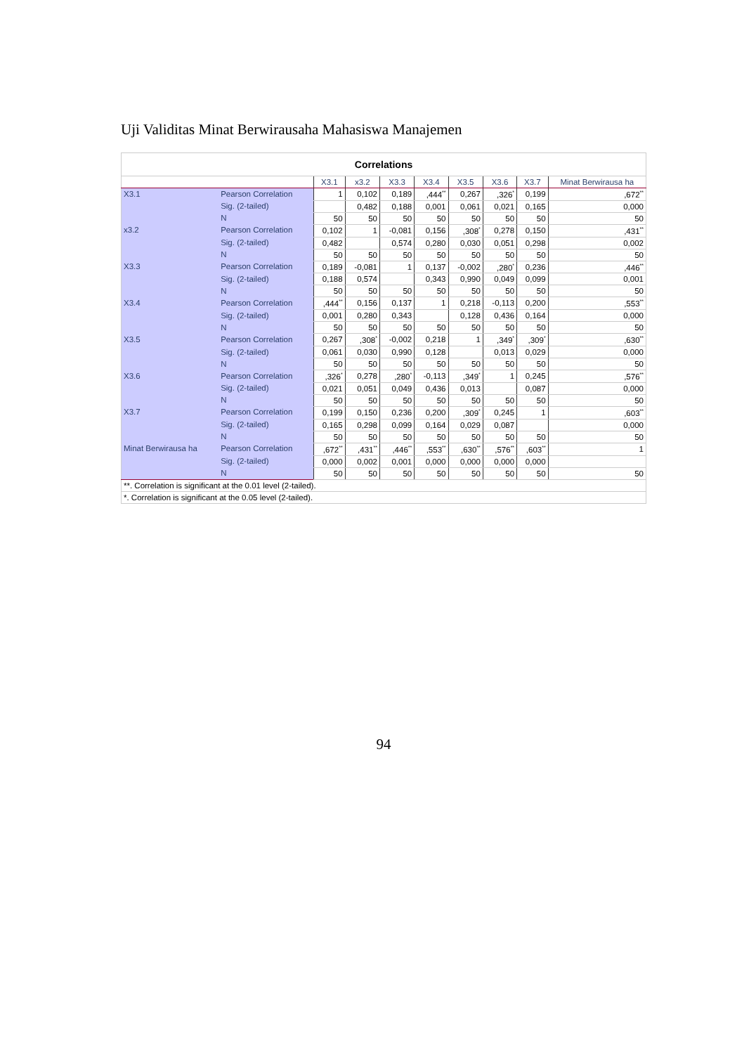Uji Validitas Minat Berwirausaha Mahasiswa Manajemen
| Correlations | | | | | | | | | |
| | | X3.1 | x3.2 | X3.3 | X3.4 | X3.5 | X3.6 | X3.7 | Minat Berwirausa ha |
| X3.1 | Pearson Correlation | 1 | 0,102 | 0,189 | ,444<sup>**</sup> | 0,267 | ,326<sup>*</sup> | 0,199 | ,672<sup>**</sup> |
| | Sig. (2-tailed) | | 0,482 | 0,188 | 0,001 | 0,061 | 0,021 | 0,165 | 0,000 |
| | N | 50 | 50 | 50 | 50 | 50 | 50 | 50 | 50 |
| x3.2 | Pearson Correlation | 0,102 | 1 | -0,081 | 0,156 | ,308<sup>*</sup> | 0,278 | 0,150 | ,431<sup>**</sup> |
| | Sig. (2-tailed) | 0,482 | | 0,574 | 0,280 | 0,030 | 0,051 | 0,298 | 0,002 |
| | N | 50 | 50 | 50 | 50 | 50 | 50 | 50 | 50 |
| X3.3 | Pearson Correlation | 0,189 | -0,081 | 1 | 0,137 | -0,002 | ,280<sup>*</sup> | 0,236 | ,446<sup>**</sup> |
| | Sig. (2-tailed) | 0,188 | 0,574 | | 0,343 | 0,990 | 0,049 | 0,099 | 0,001 |
| | N | 50 | 50 | 50 | 50 | 50 | 50 | 50 | 50 |
| X3.4 | Pearson Correlation | ,444<sup>**</sup> | 0,156 | 0,137 | 1 | 0,218 | -0,113 | 0,200 | ,553<sup>**</sup> |
| | Sig. (2-tailed) | 0,001 | 0,280 | 0,343 | | 0,128 | 0,436 | 0,164 | 0,000 |
| | N | 50 | 50 | 50 | 50 | 50 | 50 | 50 | 50 |
| X3.5 | Pearson Correlation | 0,267 | ,308<sup>*</sup> | -0,002 | 0,218 | 1 | ,349<sup>*</sup> | ,309<sup>*</sup> | ,630<sup>**</sup> |
| | Sig. (2-tailed) | 0,061 | 0,030 | 0,990 | 0,128 | | 0,013 | 0,029 | 0,000 |
| | N | 50 | 50 | 50 | 50 | 50 | 50 | 50 | 50 |
| X3.6 | Pearson Correlation | ,326<sup>*</sup> | 0,278 | ,280<sup>*</sup> | -0,113 | ,349<sup>*</sup> | 1 | 0,245 | ,576<sup>**</sup> |
| | Sig. (2-tailed) | 0,021 | 0,051 | 0,049 | 0,436 | 0,013 | | 0,087 | 0,000 |
| | N | 50 | 50 | 50 | 50 | 50 | 50 | 50 | 50 |
| X3.7 | Pearson Correlation | 0,199 | 0,150 | 0,236 | 0,200 | ,309<sup>*</sup> | 0,245 | 1 | ,603<sup>**</sup> |
| | Sig. (2-tailed) | 0,165 | 0,298 | 0,099 | 0,164 | 0,029 | 0,087 | | 0,000 |
| | N | 50 | 50 | 50 | 50 | 50 | 50 | 50 | 50 |
| Minat Berwirausa ha | Pearson Correlation | ,672<sup>**</sup> | ,431<sup>**</sup> | ,446<sup>**</sup> | ,553<sup>**</sup> | ,630<sup>**</sup> | ,576<sup>**</sup> | ,603<sup>**</sup> | 1 |
| | Sig. (2-tailed) | 0,000 | 0,002 | 0,001 | 0,000 | 0,000 | 0,000 | 0,000 | |
| | N | 50 | 50 | 50 | 50 | 50 | 50 | 50 | 50 |
| **. Correlation is significant at the 0.01 level (2-tailed). | | | | | | | | | |
| *. Correlation is significant at the 0.05 level (2-tailed). | | | | | | | | | |
94